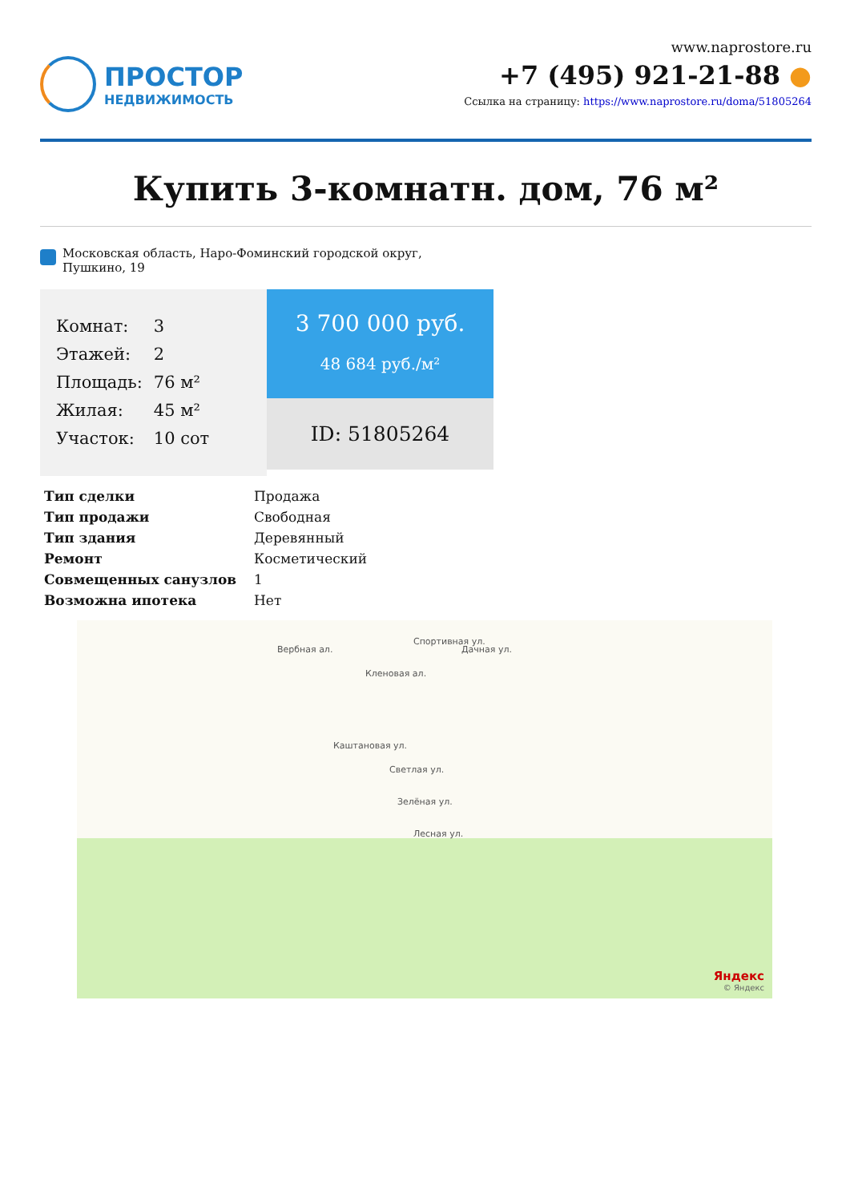ПРОСТОР
НЕДВИЖИМОСТЬ
www.naprostore.ru
+7 (495) 921-21-88 ●
Ссылка на страницу: https://www.naprostore.ru/doma/51805264
Купить 3-комнатн. дом, 76 м²
Московская область, Наро-Фоминский городской округ, Пушкино, 19
| Комнат: | 3 |
| Этажей: | 2 |
| Площадь: | 76 м² |
| Жилая: | 45 м² |
| Участок: | 10 сот |
3 700 000 руб.
48 684 руб./м²
ID: 51805264
| Тип сделки | Продажа |
| Тип продажи | Свободная |
| Тип здания | Деревянный |
| Ремонт | Косметический |
| Совмещенных санузлов | 1 |
| Возможна ипотека | Нет |
Вербная ал.
Каштановая ул.
Кленовая ал.
Спортивная ул.
Дачная ул.
Светлая ул.
Зелёная ул.
Лесная ул.
Яндекс
© Яндекс